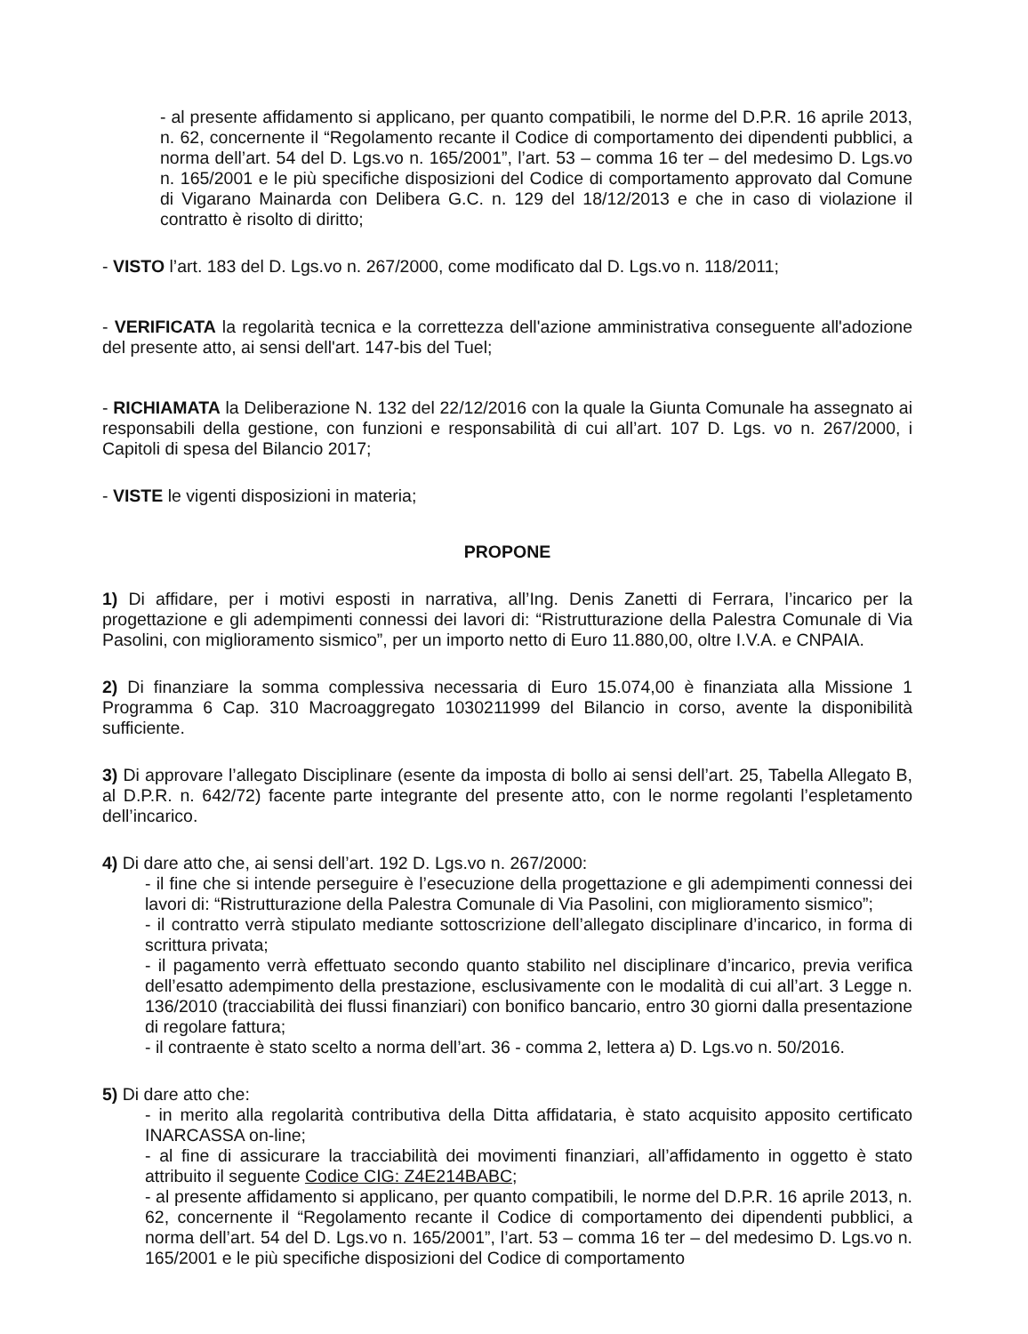- al presente affidamento si applicano, per quanto compatibili, le norme del D.P.R. 16 aprile 2013, n. 62, concernente il “Regolamento recante il Codice di comportamento dei dipendenti pubblici, a norma dell’art. 54 del D. Lgs.vo n. 165/2001”, l’art. 53 – comma 16 ter – del medesimo D. Lgs.vo n. 165/2001 e le più specifiche disposizioni del Codice di comportamento approvato dal Comune di Vigarano Mainarda con Delibera G.C. n. 129 del 18/12/2013 e che in caso di violazione il contratto è risolto di diritto;
- VISTO l’art. 183 del D. Lgs.vo n. 267/2000, come modificato dal D. Lgs.vo n. 118/2011;
- VERIFICATA la regolarità tecnica e la correttezza dell'azione amministrativa conseguente all'adozione del presente atto, ai sensi dell'art. 147-bis del Tuel;
- RICHIAMATA la Deliberazione N. 132 del 22/12/2016 con la quale la Giunta Comunale ha assegnato ai responsabili della gestione, con funzioni e responsabilità di cui all’art. 107 D. Lgs. vo n. 267/2000, i Capitoli di spesa del Bilancio 2017;
- VISTE le vigenti disposizioni in materia;
PROPONE
1) Di affidare, per i motivi esposti in narrativa, all’Ing. Denis Zanetti di Ferrara, l’incarico per la progettazione e gli adempimenti connessi dei lavori di: “Ristrutturazione della Palestra Comunale di Via Pasolini, con miglioramento sismico”, per un importo netto di Euro 11.880,00, oltre I.V.A. e CNPAIA.
2) Di finanziare la somma complessiva necessaria di Euro 15.074,00 è finanziata alla Missione 1 Programma 6 Cap. 310 Macroaggregato 1030211999 del Bilancio in corso, avente la disponibilità sufficiente.
3) Di approvare l’allegato Disciplinare (esente da imposta di bollo ai sensi dell’art. 25, Tabella Allegato B, al D.P.R. n. 642/72) facente parte integrante del presente atto, con le norme regolanti l’espletamento dell’incarico.
4) Di dare atto che, ai sensi dell’art. 192 D. Lgs.vo n. 267/2000:
- il fine che si intende perseguire è l’esecuzione della progettazione e gli adempimenti connessi dei lavori di: “Ristrutturazione della Palestra Comunale di Via Pasolini, con miglioramento sismico”;
- il contratto verrà stipulato mediante sottoscrizione dell’allegato disciplinare d’incarico, in forma di scrittura privata;
- il pagamento verrà effettuato secondo quanto stabilito nel disciplinare d’incarico, previa verifica dell’esatto adempimento della prestazione, esclusivamente con le modalità di cui all’art. 3 Legge n. 136/2010 (tracciabilità dei flussi finanziari) con bonifico bancario, entro 30 giorni dalla presentazione di regolare fattura;
- il contraente è stato scelto a norma dell’art. 36 - comma 2, lettera a) D. Lgs.vo n. 50/2016.
5) Di dare atto che:
- in merito alla regolarità contributiva della Ditta affidataria, è stato acquisito apposito certificato INARCASSA on-line;
- al fine di assicurare la tracciabilità dei movimenti finanziari, all’affidamento in oggetto è stato attribuito il seguente Codice CIG: Z4E214BABC;
- al presente affidamento si applicano, per quanto compatibili, le norme del D.P.R. 16 aprile 2013, n. 62, concernente il “Regolamento recante il Codice di comportamento dei dipendenti pubblici, a norma dell’art. 54 del D. Lgs.vo n. 165/2001”, l’art. 53 – comma 16 ter – del medesimo D. Lgs.vo n. 165/2001 e le più specifiche disposizioni del Codice di comportamento